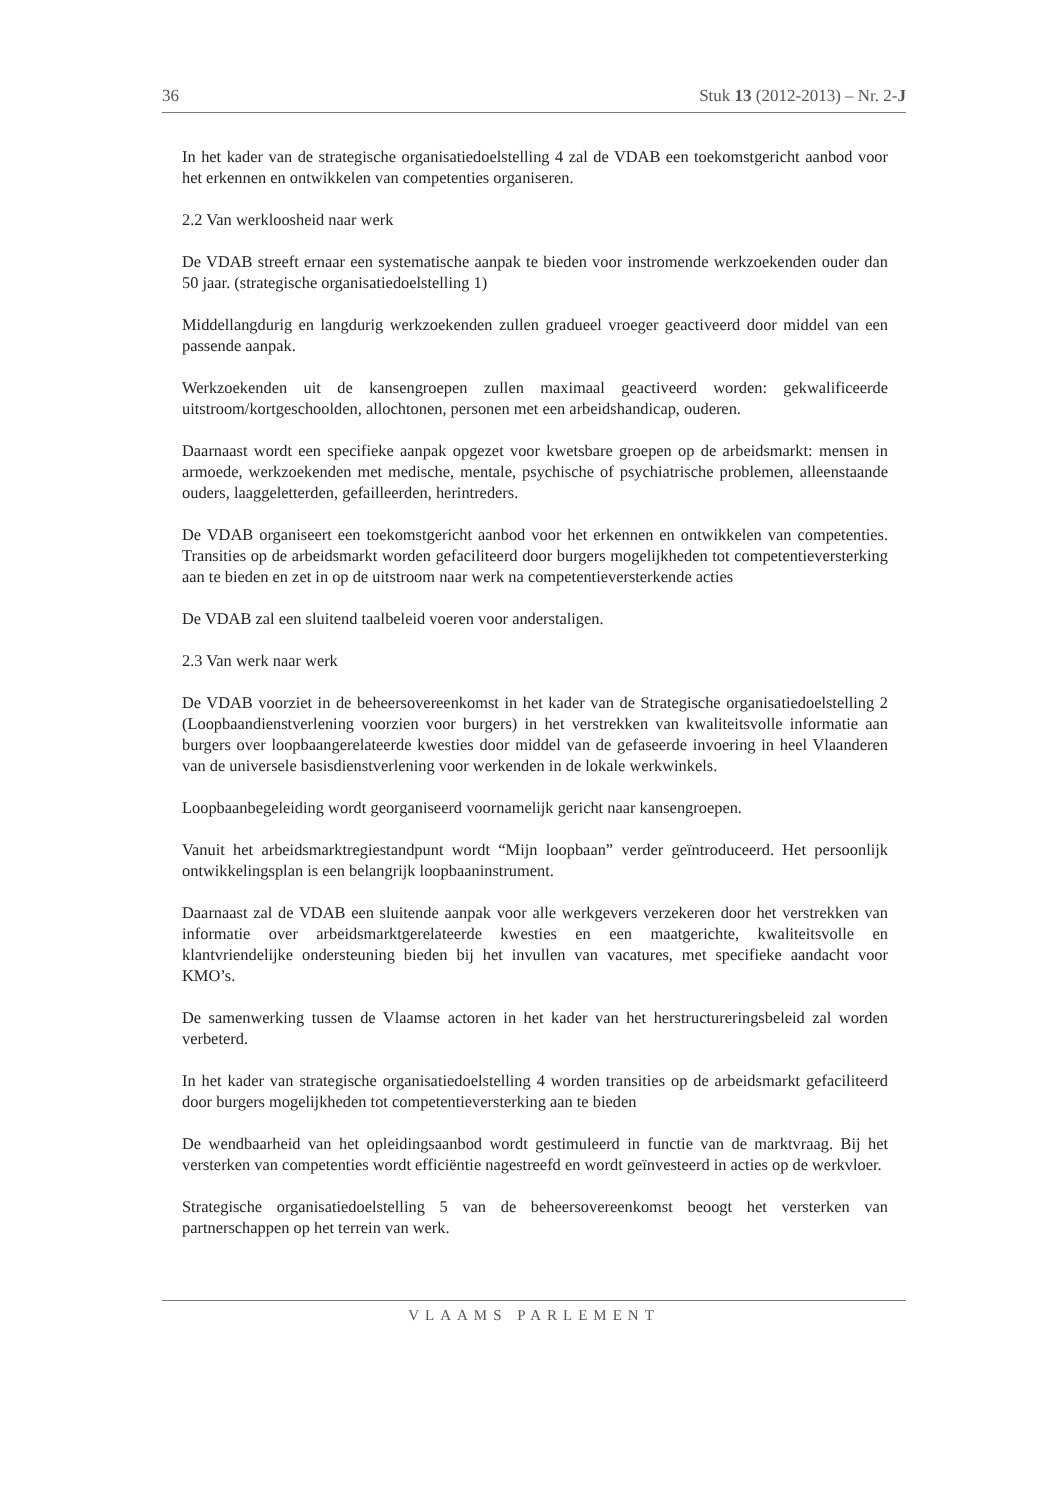36 Stuk 13 (2012-2013) – Nr. 2-J
In het kader van de strategische organisatiedoelstelling 4 zal de VDAB een toekomstgericht aanbod voor het erkennen en ontwikkelen van competenties organiseren.
2.2 Van werkloosheid naar werk
De VDAB streeft ernaar een systematische aanpak te bieden voor instromende werkzoekenden ouder dan 50 jaar. (strategische organisatiedoelstelling 1)
Middellangdurig en langdurig werkzoekenden zullen gradueel vroeger geactiveerd door middel van een passende aanpak.
Werkzoekenden uit de kansengroepen zullen maximaal geactiveerd worden: gekwalificeerde uitstroom/kortgeschoolden, allochtonen, personen met een arbeidshandicap, ouderen.
Daarnaast wordt een specifieke aanpak opgezet voor kwetsbare groepen op de arbeidsmarkt: mensen in armoede, werkzoekenden met medische, mentale, psychische of psychiatrische problemen, alleenstaande ouders, laaggeletterden, gefailleerden, herintreders.
De VDAB organiseert een toekomstgericht aanbod voor het erkennen en ontwikkelen van competenties. Transities op de arbeidsmarkt worden gefaciliteerd door burgers mogelijkheden tot competentieversterking aan te bieden en zet in op de uitstroom naar werk na competentieversterkende acties
De VDAB zal een sluitend taalbeleid voeren voor anderstaligen.
2.3 Van werk naar werk
De VDAB voorziet in de beheersovereenkomst in het kader van de Strategische organisatiedoelstelling 2 (Loopbaandienstverlening voorzien voor burgers) in het verstrekken van kwaliteitsvolle informatie aan burgers over loopbaangerelateerde kwesties door middel van de gefaseerde invoering in heel Vlaanderen van de universele basisdienstverlening voor werkenden in de lokale werkwinkels.
Loopbaanbegeleiding wordt georganiseerd voornamelijk gericht naar kansengroepen.
Vanuit het arbeidsmarktregiestandpunt wordt “Mijn loopbaan” verder geïntroduceerd. Het persoonlijk ontwikkelingsplan is een belangrijk loopbaaninstrument.
Daarnaast zal de VDAB een sluitende aanpak voor alle werkgevers verzekeren door het verstrekken van informatie over arbeidsmarktgerelateerde kwesties en een maatgerichte, kwaliteitsvolle en klantvriendelijke ondersteuning bieden bij het invullen van vacatures, met specifieke aandacht voor KMO’s.
De samenwerking tussen de Vlaamse actoren in het kader van het herstructureringsbeleid zal worden verbeterd.
In het kader van strategische organisatiedoelstelling 4 worden transities op de arbeidsmarkt gefaciliteerd door burgers mogelijkheden tot competentieversterking aan te bieden
De wendbaarheid van het opleidingsaanbod wordt gestimuleerd in functie van de marktvraag. Bij het versterken van competenties wordt efficiëntie nagestreefd en wordt geïnvesteerd in acties op de werkvloer.
Strategische organisatiedoelstelling 5 van de beheersovereenkomst beoogt het versterken van partnerschappen op het terrein van werk.
VLAAMS PARLEMENT